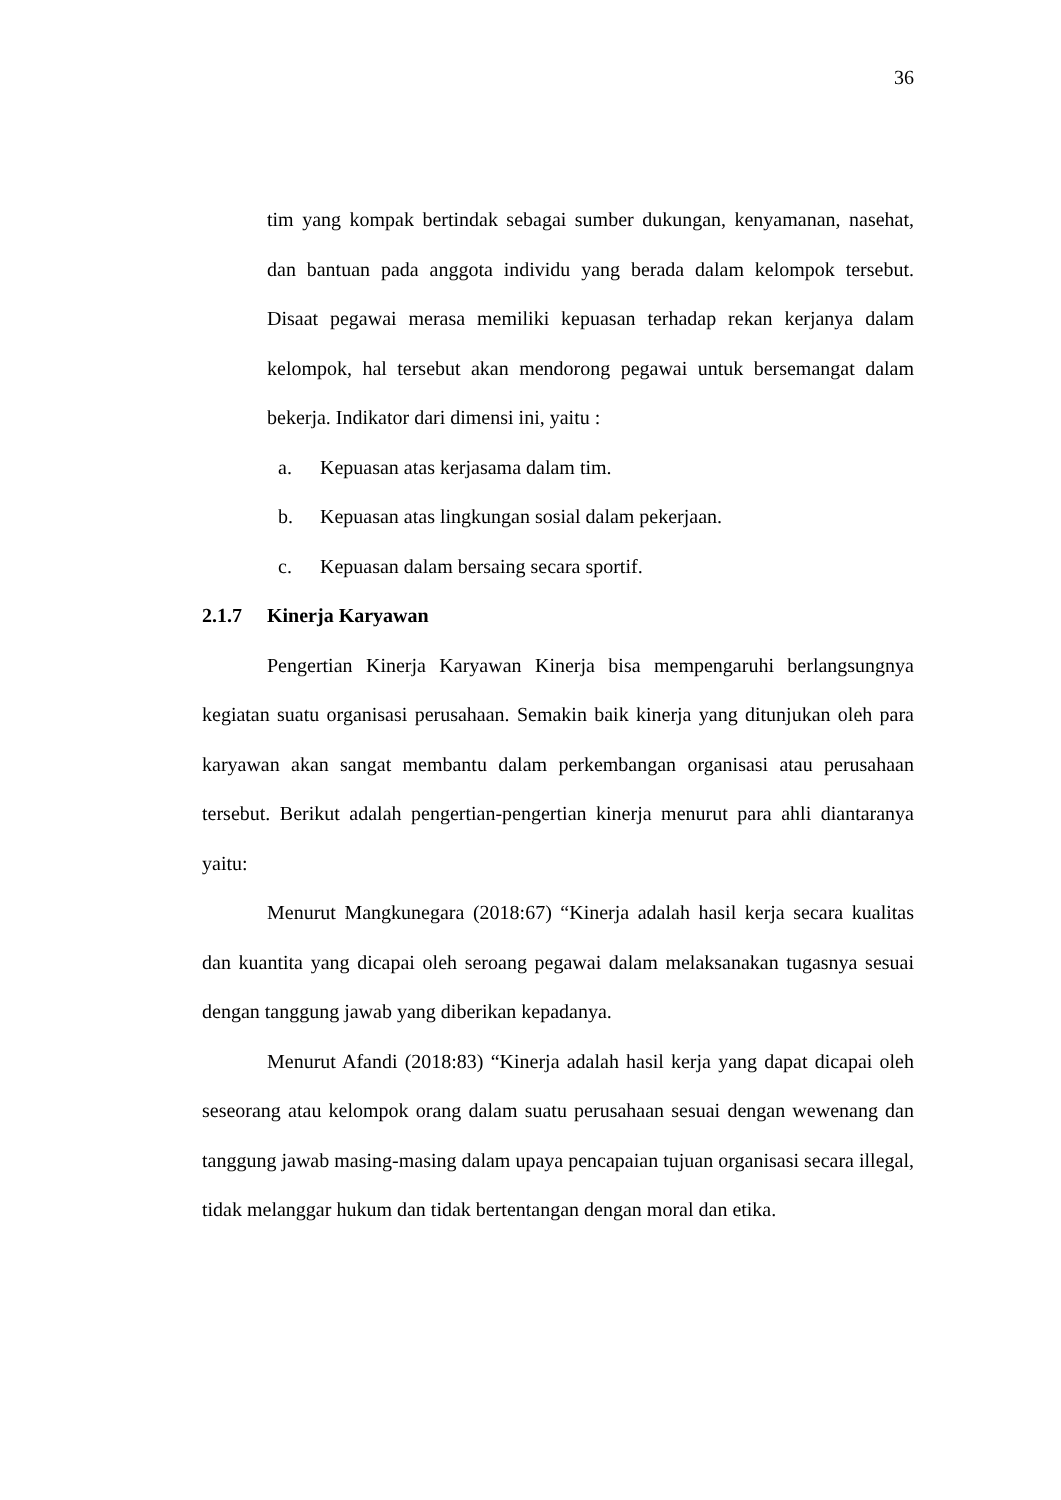36
tim yang kompak bertindak sebagai sumber dukungan, kenyamanan, nasehat, dan bantuan pada anggota individu yang berada dalam kelompok tersebut. Disaat pegawai merasa memiliki kepuasan terhadap rekan kerjanya dalam kelompok, hal tersebut akan mendorong pegawai untuk bersemangat dalam bekerja. Indikator dari dimensi ini, yaitu :
a. Kepuasan atas kerjasama dalam tim.
b. Kepuasan atas lingkungan sosial dalam pekerjaan.
c. Kepuasan dalam bersaing secara sportif.
2.1.7 Kinerja Karyawan
Pengertian Kinerja Karyawan Kinerja bisa mempengaruhi berlangsungnya kegiatan suatu organisasi perusahaan. Semakin baik kinerja yang ditunjukan oleh para karyawan akan sangat membantu dalam perkembangan organisasi atau perusahaan tersebut. Berikut adalah pengertian-pengertian kinerja menurut para ahli diantaranya yaitu:
Menurut Mangkunegara (2018:67) “Kinerja adalah hasil kerja secara kualitas dan kuantita yang dicapai oleh seroang pegawai dalam melaksanakan tugasnya sesuai dengan tanggung jawab yang diberikan kepadanya.
Menurut Afandi (2018:83) “Kinerja adalah hasil kerja yang dapat dicapai oleh seseorang atau kelompok orang dalam suatu perusahaan sesuai dengan wewenang dan tanggung jawab masing-masing dalam upaya pencapaian tujuan organisasi secara illegal, tidak melanggar hukum dan tidak bertentangan dengan moral dan etika.